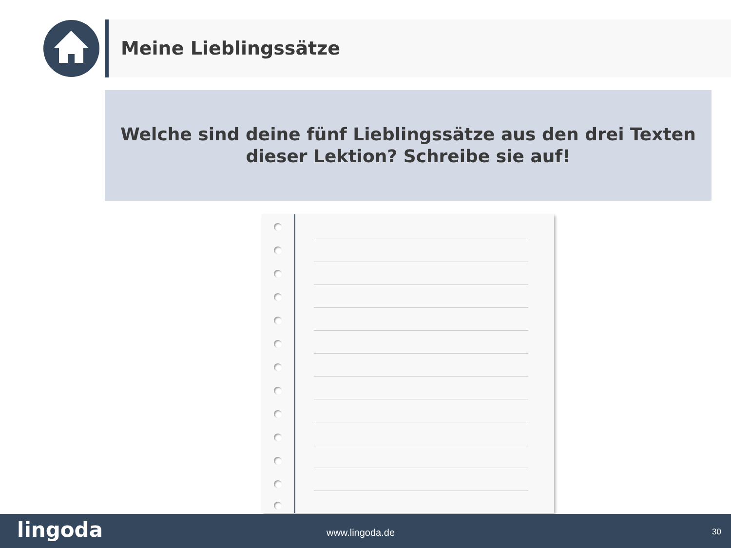Meine Lieblingssätze
Welche sind deine fünf Lieblingssätze aus den drei Texten
dieser Lektion? Schreibe sie auf!
lingoda
www.lingoda.de 30